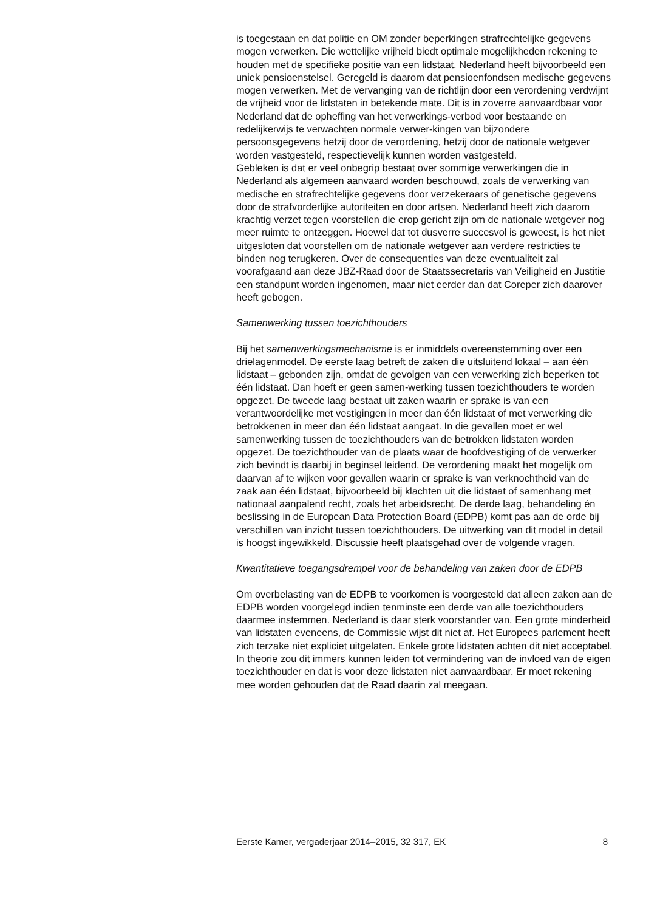is toegestaan en dat politie en OM zonder beperkingen strafrechtelijke gegevens mogen verwerken. Die wettelijke vrijheid biedt optimale mogelijkheden rekening te houden met de specifieke positie van een lidstaat. Nederland heeft bijvoorbeeld een uniek pensioenstelsel. Geregeld is daarom dat pensioenfondsen medische gegevens mogen verwerken. Met de vervanging van de richtlijn door een verordening verdwijnt de vrijheid voor de lidstaten in betekende mate. Dit is in zoverre aanvaardbaar voor Nederland dat de opheffing van het verwerkings-verbod voor bestaande en redelijkerwijs te verwachten normale verwer-kingen van bijzondere persoonsgegevens hetzij door de verordening, hetzij door de nationale wetgever worden vastgesteld, respectievelijk kunnen worden vastgesteld.
Gebleken is dat er veel onbegrip bestaat over sommige verwerkingen die in Nederland als algemeen aanvaard worden beschouwd, zoals de verwerking van medische en strafrechtelijke gegevens door verzekeraars of genetische gegevens door de strafvorderlijke autoriteiten en door artsen. Nederland heeft zich daarom krachtig verzet tegen voorstellen die erop gericht zijn om de nationale wetgever nog meer ruimte te ontzeggen. Hoewel dat tot dusverre succesvol is geweest, is het niet uitgesloten dat voorstellen om de nationale wetgever aan verdere restricties te binden nog terugkeren. Over de consequenties van deze eventualiteit zal voorafgaand aan deze JBZ-Raad door de Staatssecretaris van Veiligheid en Justitie een standpunt worden ingenomen, maar niet eerder dan dat Coreper zich daarover heeft gebogen.
Samenwerking tussen toezichthouders
Bij het samenwerkingsmechanisme is er inmiddels overeenstemming over een drielagenmodel. De eerste laag betreft de zaken die uitsluitend lokaal – aan één lidstaat – gebonden zijn, omdat de gevolgen van een verwerking zich beperken tot één lidstaat. Dan hoeft er geen samen-werking tussen toezichthouders te worden opgezet. De tweede laag bestaat uit zaken waarin er sprake is van een verantwoordelijke met vestigingen in meer dan één lidstaat of met verwerking die betrokkenen in meer dan één lidstaat aangaat. In die gevallen moet er wel samenwerking tussen de toezichthouders van de betrokken lidstaten worden opgezet. De toezichthouder van de plaats waar de hoofdvestiging of de verwerker zich bevindt is daarbij in beginsel leidend. De verordening maakt het mogelijk om daarvan af te wijken voor gevallen waarin er sprake is van verknochtheid van de zaak aan één lidstaat, bijvoorbeeld bij klachten uit die lidstaat of samenhang met nationaal aanpalend recht, zoals het arbeidsrecht. De derde laag, behandeling én beslissing in de European Data Protection Board (EDPB) komt pas aan de orde bij verschillen van inzicht tussen toezichthouders. De uitwerking van dit model in detail is hoogst ingewikkeld. Discussie heeft plaatsgehad over de volgende vragen.
Kwantitatieve toegangsdrempel voor de behandeling van zaken door de EDPB
Om overbelasting van de EDPB te voorkomen is voorgesteld dat alleen zaken aan de EDPB worden voorgelegd indien tenminste een derde van alle toezichthouders daarmee instemmen. Nederland is daar sterk voorstander van. Een grote minderheid van lidstaten eveneens, de Commissie wijst dit niet af. Het Europees parlement heeft zich terzake niet expliciet uitgelaten. Enkele grote lidstaten achten dit niet acceptabel. In theorie zou dit immers kunnen leiden tot vermindering van de invloed van de eigen toezichthouder en dat is voor deze lidstaten niet aanvaardbaar. Er moet rekening mee worden gehouden dat de Raad daarin zal meegaan.
Eerste Kamer, vergaderjaar 2014–2015, 32 317, EK 8